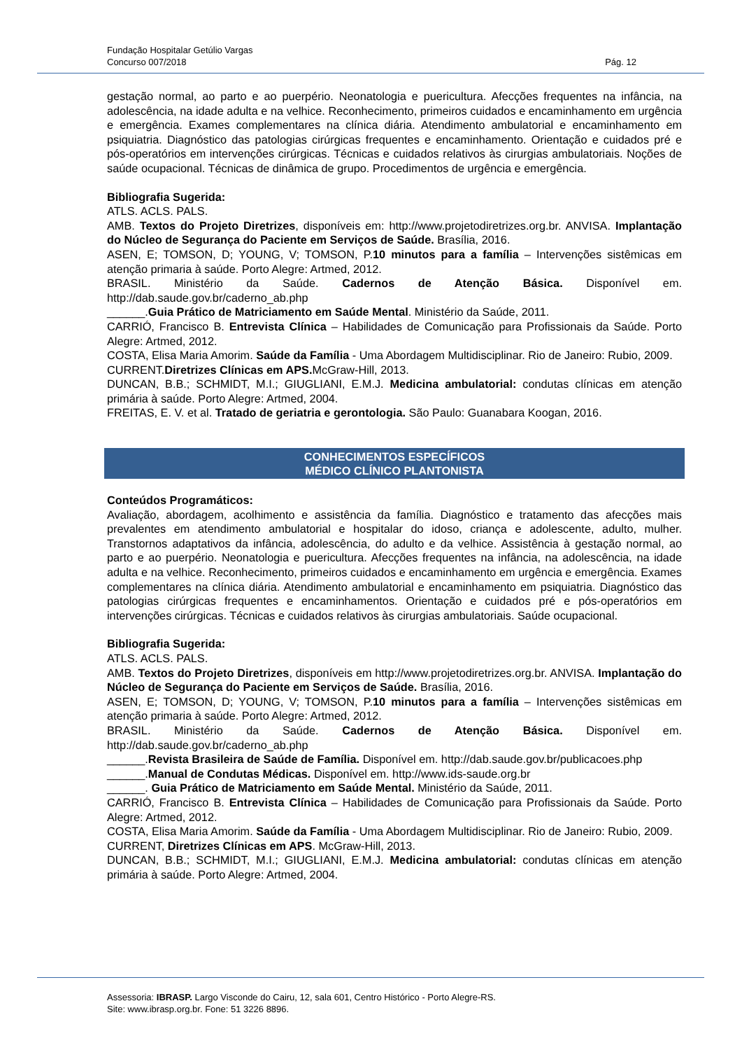Fundação Hospitalar Getúlio Vargas
Concurso 007/2018 Pág. 12
gestação normal, ao parto e ao puerpério. Neonatologia e puericultura. Afecções frequentes na infância, na adolescência, na idade adulta e na velhice. Reconhecimento, primeiros cuidados e encaminhamento em urgência e emergência. Exames complementares na clínica diária. Atendimento ambulatorial e encaminhamento em psiquiatria. Diagnóstico das patologias cirúrgicas frequentes e encaminhamento. Orientação e cuidados pré e pós-operatórios em intervenções cirúrgicas. Técnicas e cuidados relativos às cirurgias ambulatoriais. Noções de saúde ocupacional. Técnicas de dinâmica de grupo. Procedimentos de urgência e emergência.
Bibliografia Sugerida:
ATLS. ACLS. PALS.
AMB. Textos do Projeto Diretrizes, disponíveis em: http://www.projetodiretrizes.org.br. ANVISA. Implantação do Núcleo de Segurança do Paciente em Serviços de Saúde. Brasília, 2016.
ASEN, E; TOMSON, D; YOUNG, V; TOMSON, P.10 minutos para a família – Intervenções sistêmicas em atenção primaria à saúde. Porto Alegre: Artmed, 2012.
BRASIL. Ministério da Saúde. Cadernos de Atenção Básica. Disponível em. http://dab.saude.gov.br/caderno_ab.php
______.Guia Prático de Matriciamento em Saúde Mental. Ministério da Saúde, 2011.
CARRIÓ, Francisco B. Entrevista Clínica – Habilidades de Comunicação para Profissionais da Saúde. Porto Alegre: Artmed, 2012.
COSTA, Elisa Maria Amorim. Saúde da Família - Uma Abordagem Multidisciplinar. Rio de Janeiro: Rubio, 2009.
CURRENT.Diretrizes Clínicas em APS. McGraw-Hill, 2013.
DUNCAN, B.B.; SCHMIDT, M.I.; GIUGLIANI, E.M.J. Medicina ambulatorial: condutas clínicas em atenção primária à saúde. Porto Alegre: Artmed, 2004.
FREITAS, E. V. et al. Tratado de geriatria e gerontologia. São Paulo: Guanabara Koogan, 2016.
CONHECIMENTOS ESPECÍFICOS
MÉDICO CLÍNICO PLANTONISTA
Conteúdos Programáticos:
Avaliação, abordagem, acolhimento e assistência da família. Diagnóstico e tratamento das afecções mais prevalentes em atendimento ambulatorial e hospitalar do idoso, criança e adolescente, adulto, mulher. Transtornos adaptativos da infância, adolescência, do adulto e da velhice. Assistência à gestação normal, ao parto e ao puerpério. Neonatologia e puericultura. Afecções frequentes na infância, na adolescência, na idade adulta e na velhice. Reconhecimento, primeiros cuidados e encaminhamento em urgência e emergência. Exames complementares na clínica diária. Atendimento ambulatorial e encaminhamento em psiquiatria. Diagnóstico das patologias cirúrgicas frequentes e encaminhamentos. Orientação e cuidados pré e pós-operatórios em intervenções cirúrgicas. Técnicas e cuidados relativos às cirurgias ambulatoriais. Saúde ocupacional.
Bibliografia Sugerida:
ATLS. ACLS. PALS.
AMB. Textos do Projeto Diretrizes, disponíveis em http://www.projetodiretrizes.org.br. ANVISA. Implantação do Núcleo de Segurança do Paciente em Serviços de Saúde. Brasília, 2016.
ASEN, E; TOMSON, D; YOUNG, V; TOMSON, P.10 minutos para a família – Intervenções sistêmicas em atenção primaria à saúde. Porto Alegre: Artmed, 2012.
BRASIL. Ministério da Saúde. Cadernos de Atenção Básica. Disponível em. http://dab.saude.gov.br/caderno_ab.php
______.Revista Brasileira de Saúde de Família. Disponível em. http://dab.saude.gov.br/publicacoes.php
______.Manual de Condutas Médicas. Disponível em. http://www.ids-saude.org.br
______. Guia Prático de Matriciamento em Saúde Mental. Ministério da Saúde, 2011.
CARRIÓ, Francisco B. Entrevista Clínica – Habilidades de Comunicação para Profissionais da Saúde. Porto Alegre: Artmed, 2012.
COSTA, Elisa Maria Amorim. Saúde da Família - Uma Abordagem Multidisciplinar. Rio de Janeiro: Rubio, 2009.
CURRENT, Diretrizes Clínicas em APS. McGraw-Hill, 2013.
DUNCAN, B.B.; SCHMIDT, M.I.; GIUGLIANI, E.M.J. Medicina ambulatorial: condutas clínicas em atenção primária à saúde. Porto Alegre: Artmed, 2004.
Assessoria: IBRASP. Largo Visconde do Cairu, 12, sala 601, Centro Histórico - Porto Alegre-RS.
Site: www.ibrasp.org.br. Fone: 51 3226 8896.